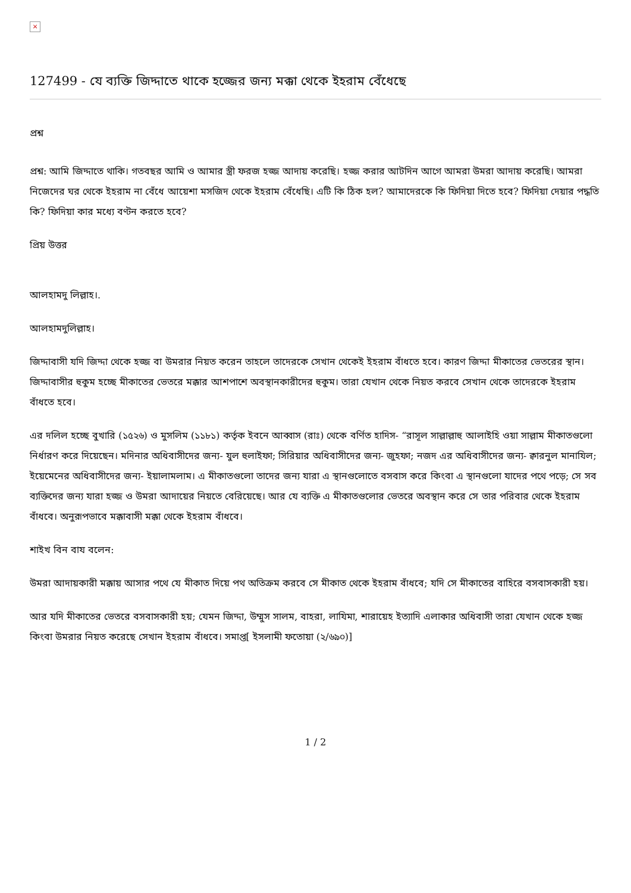×
127499 - যে ব্যক্তি জিদ্দাতে থাকে হজ্জের জন্য মক্কা থেকে ইহরাম বেঁধেছে
প্রশ্ন
প্রশ্ন: আমি জিদ্দাতে থাকি। গতবছর আমি ও আমার স্ত্রী ফরজ হজ্জ আদায় করেছি। হজ্জ করার আটদিন আগে আমরা উমরা আদায় করেছি। আমরা নিজেদের ঘর থেকে ইহরাম না বেঁধে আয়েশা মসজিদ থেকে ইহরাম বেঁধেছি। এটি কি ঠিক হল? আমাদেরকে কি ফিদিয়া দিতে হবে? ফিদিয়া দেয়ার পদ্ধতি কি? ফিদিয়া কার মধ্যে বণ্টন করতে হবে?
প্রিয় উত্তর
আলহামদু লিল্লাহ।.
আলহামদুলিল্লাহ।
জিদ্দাবাসী যদি জিদ্দা থেকে হজ্জ বা উমরার নিয়ত করেন তাহলে তাদেরকে সেখান থেকেই ইহরাম বাঁধতে হবে। কারণ জিদ্দা মীকাতের ভেতরের স্থান। জিদ্দাবাসীর হুকুম হচ্ছে মীকাতের ভেতরে মক্কার আশপাশে অবস্থানকারীদের হুকুম। তারা যেখান থেকে নিয়ত করবে সেখান থেকে তাদেরকে ইহরাম বাঁধতে হবে।
এর দলিল হচ্ছে বুখারি (১৫২৬) ও মুসলিম (১১৮১) কর্তৃক ইবনে আব্বাস (রাঃ) থেকে বর্ণিত হাদিস- “রাসূল সাল্লাল্লাহু আলাইহি ওয়া সাল্লাম মীকাতগুলো নির্ধারণ করে দিয়েছেন। মদিনার অধিবাসীদের জন্য- যুল হুলাইফা; সিরিয়ার অধিবাসীদের জন্য- জুহফা; নজদ এর অধিবাসীদের জন্য- ক্বারনুল মানাযিল; ইয়েমেনের অধিবাসীদের জন্য- ইয়ালামলাম। এ মীকাতগুলো তাদের জন্য যারা এ স্থানগুলোতে বসবাস করে কিংবা এ স্থানগুলো যাদের পথে পড়ে; সে সব ব্যক্তিদের জন্য যারা হজ্জ ও উমরা আদায়ের নিয়তে বেরিয়েছে। আর যে ব্যক্তি এ মীকাতগুলোর ভেতরে অবস্থান করে সে তার পরিবার থেকে ইহরাম বাঁধবে। অনুরূপভাবে মক্কাবাসী মক্কা থেকে ইহরাম বাঁধবে।
শাইখ বিন বায বলেন:
উমরা আদায়কারী মক্কায় আসার পথে যে মীকাত দিয়ে পথ অতিক্রম করবে সে মীকাত থেকে ইহরাম বাঁধবে; যদি সে মীকাতের বাহিরে বসবাসকারী হয়।
আর যদি মীকাতের ভেতরে বসবাসকারী হয়; যেমন জিদ্দা, উম্মুস সালম, বাহরা, লাযিমা, শারায়েহ ইত্যাদি এলাকার অধিবাসী তারা যেখান থেকে হজ্জ কিংবা উমরার নিয়ত করেছে সেখান ইহরাম বাঁধবে। সমাপ্ত[ ইসলামী ফতোয়া (২/৬৯০)]
1 / 2